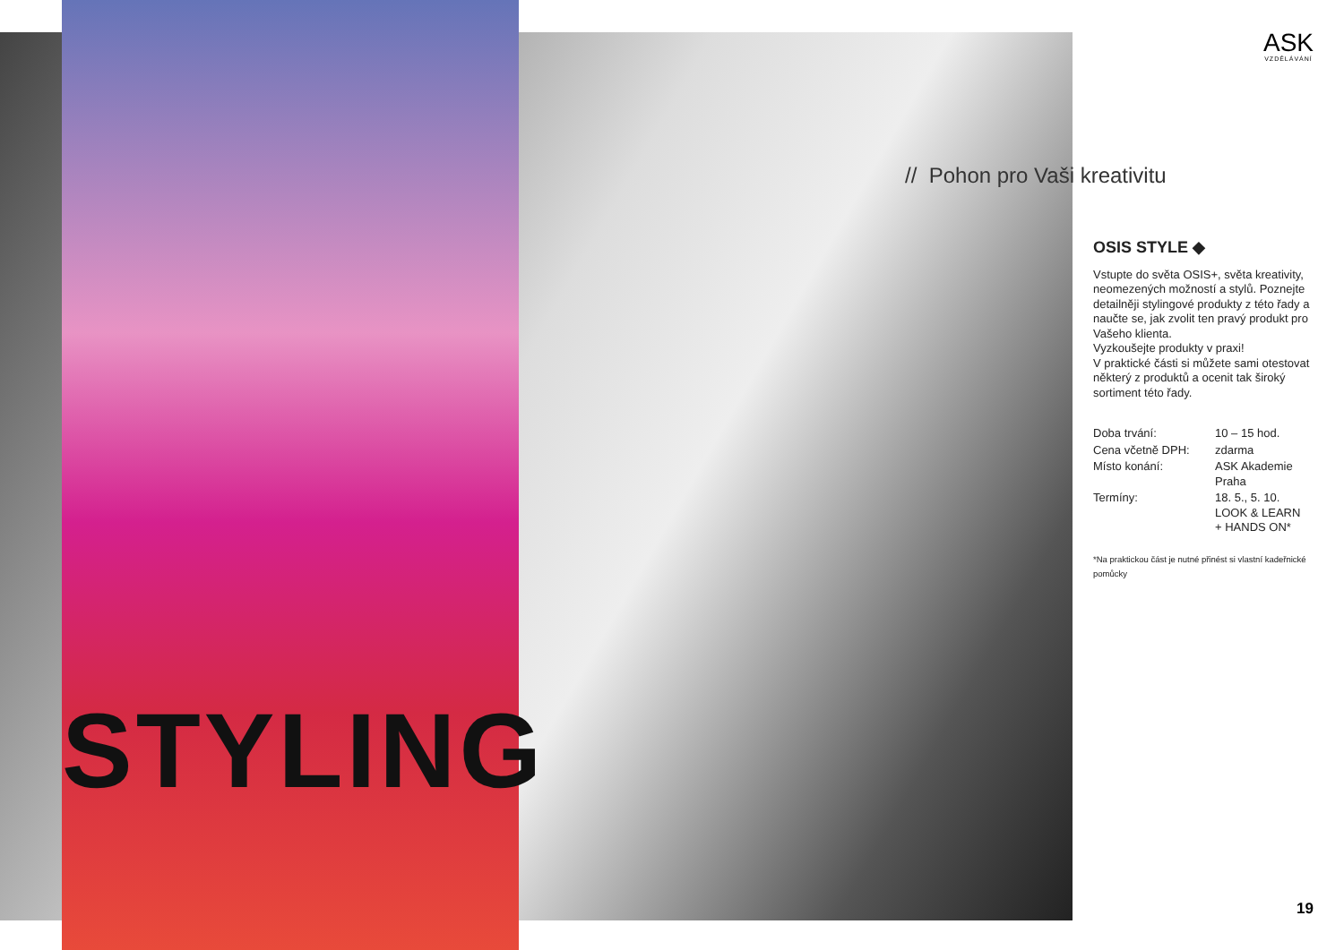ASK
VZDĚLÁVÁNÍ
// Pohon pro Vaši kreativitu
STYLING
OSIS STYLE ◆
Vstupte do světa OSIS+, světa kreativity, neomezených možností a stylů. Poznejte detailněji stylingové produkty z této řady a naučte se, jak zvolit ten pravý produkt pro Vašeho klienta.
Vyzkoušejte produkty v praxi!
V praktické části si můžete sami otestovat některý z produktů a ocenit tak široký sortiment této řady.
| Doba trvání: | 10 – 15 hod. |
| Cena včetně DPH: | zdarma |
| Místo konání: | ASK Akademie Praha |
| Termíny: | 18. 5., 5. 10. LOOK & LEARN + HANDS ON* |
*Na praktickou část je nutné přinést si vlastní kadeřnické pomůcky
19